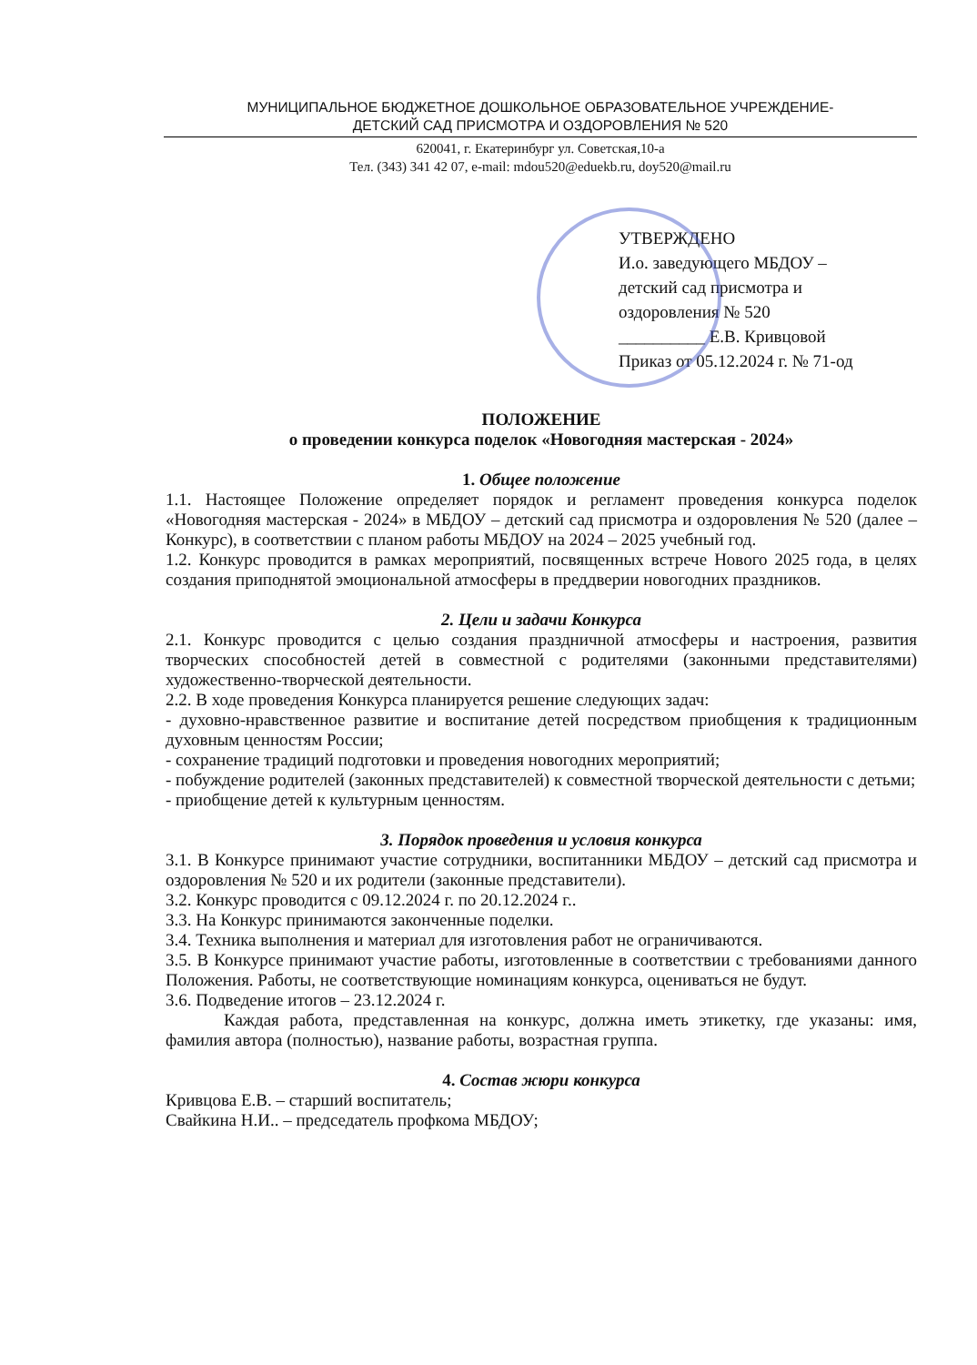МУНИЦИПАЛЬНОЕ БЮДЖЕТНОЕ ДОШКОЛЬНОЕ ОБРАЗОВАТЕЛЬНОЕ УЧРЕЖДЕНИЕ-
ДЕТСКИЙ САД ПРИСМОТРА И ОЗДОРОВЛЕНИЯ № 520
620041, г. Екатеринбург ул. Советская,10-а
Тел. (343) 341 42 07, e-mail: mdou520@eduekb.ru, doy520@mail.ru
УТВЕРЖДЕНО
И.о. заведующего МБДОУ –
детский сад присмотра и
оздоровления № 520
__________ Е.В. Кривцовой
Приказ от 05.12.2024 г. № 71-од
ПОЛОЖЕНИЕ
о проведении конкурса поделок «Новогодняя мастерская - 2024»
1. Общее положение
1.1. Настоящее Положение определяет порядок и регламент проведения конкурса поделок «Новогодняя мастерская - 2024» в МБДОУ – детский сад присмотра и оздоровления № 520 (далее – Конкурс), в соответствии с планом работы МБДОУ на 2024 – 2025 учебный год.
1.2. Конкурс проводится в рамках мероприятий, посвященных встрече Нового 2025 года, в целях создания приподнятой эмоциональной атмосферы в преддверии новогодних праздников.
2. Цели и задачи Конкурса
2.1. Конкурс проводится с целью создания праздничной атмосферы и настроения, развития творческих способностей детей в совместной с родителями (законными представителями) художественно-творческой деятельности.
2.2. В ходе проведения Конкурса планируется решение следующих задач:
- духовно-нравственное развитие и воспитание детей посредством приобщения к традиционным духовным ценностям России;
- сохранение традиций подготовки и проведения новогодних мероприятий;
- побуждение родителей (законных представителей) к совместной творческой деятельности с детьми;
- приобщение детей к культурным ценностям.
3. Порядок проведения и условия конкурса
3.1. В Конкурсе принимают участие сотрудники, воспитанники МБДОУ – детский сад присмотра и оздоровления № 520 и их родители (законные представители).
3.2. Конкурс проводится с 09.12.2024 г. по 20.12.2024 г..
3.3. На Конкурс принимаются законченные поделки.
3.4. Техника выполнения и материал для изготовления работ не ограничиваются.
3.5. В Конкурсе принимают участие работы, изготовленные в соответствии с требованиями данного Положения. Работы, не соответствующие номинациям конкурса, оцениваться не будут.
3.6. Подведение итогов – 23.12.2024 г.
Каждая работа, представленная на конкурс, должна иметь этикетку, где указаны: имя, фамилия автора (полностью), название работы, возрастная группа.
4. Состав жюри конкурса
Кривцова Е.В. – старший воспитатель;
Свайкина Н.И.. – председатель профкома МБДОУ;